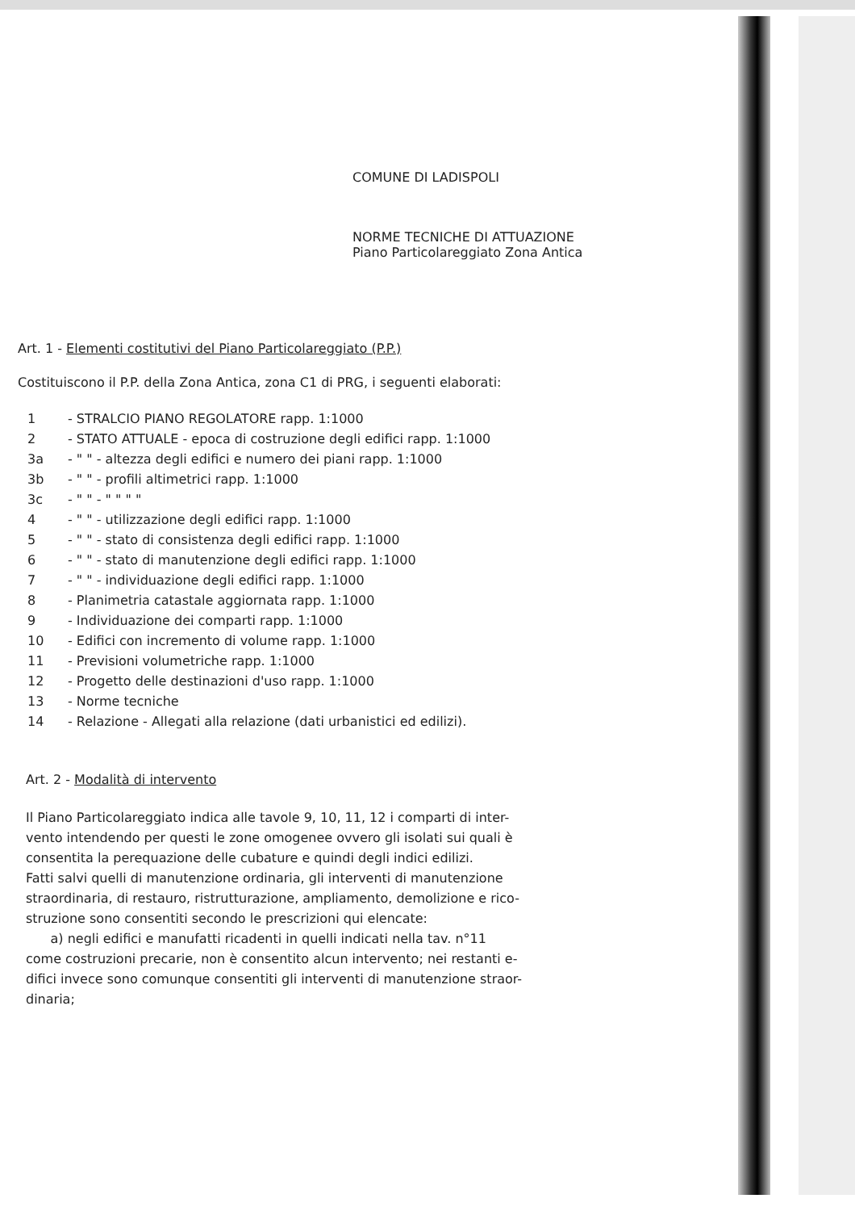COMUNE DI LADISPOLI
NORME TECNICHE DI ATTUAZIONE
Piano Particolareggiato Zona Antica
Art. 1 - Elementi costitutivi del Piano Particolareggiato (P.P.)
Costituiscono il P.P. della Zona Antica, zona C1 di PRG, i seguenti elaborati:
1 - STRALCIO PIANO REGOLATORE rapp. 1:1000
2 - STATO ATTUALE - epoca di costruzione degli edifici rapp. 1:1000
3a - " " - altezza degli edifici e numero dei piani rapp. 1:1000
3b - " " - profili altimetrici rapp. 1:1000
3c - " " - " " " "
4 - " " - utilizzazione degli edifici rapp. 1:1000
5 - " " - stato di consistenza degli edifici rapp. 1:1000
6 - " " - stato di manutenzione degli edifici rapp. 1:1000
7 - " " - individuazione degli edifici rapp. 1:1000
8 - Planimetria catastale aggiornata rapp. 1:1000
9 - Individuazione dei comparti rapp. 1:1000
10 - Edifici con incremento di volume rapp. 1:1000
11 - Previsioni volumetriche rapp. 1:1000
12 - Progetto delle destinazioni d'uso rapp. 1:1000
13 - Norme tecniche
14 - Relazione - Allegati alla relazione (dati urbanistici ed edilizi).
Art. 2 - Modalità di intervento
Il Piano Particolareggiato indica alle tavole 9, 10, 11, 12 i comparti di inter-
vento intendendo per questi le zone omogenee ovvero gli isolati sui quali è
consentita la perequazione delle cubature e quindi degli indici edilizi.
Fatti salvi quelli di manutenzione ordinaria, gli interventi di manutenzione
straordinaria, di restauro, ristrutturazione, ampliamento, demolizione e rico-
struzione sono consentiti secondo le prescrizioni qui elencate:
a) negli edifici e manufatti ricadenti in quelli indicati nella tav. n°11
come costruzioni precarie, non è consentito alcun intervento; nei restanti e-
difici invece sono comunque consentiti gli interventi di manutenzione straor-
dinaria;